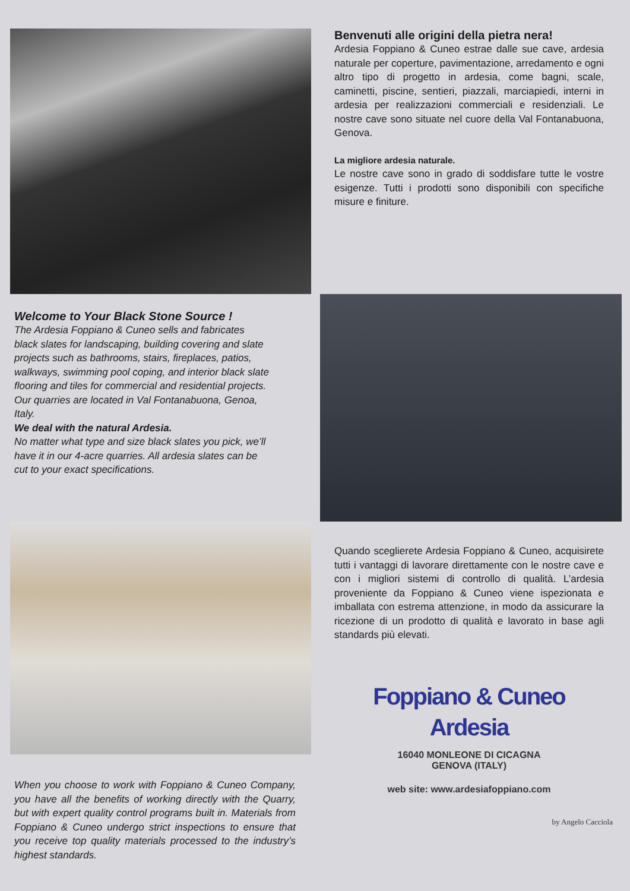Benvenuti alle origini della pietra nera!
Ardesia Foppiano & Cuneo estrae dalle sue cave, ardesia naturale per coperture, pavimentazione, arredamento e ogni altro tipo di progetto in ardesia, come bagni, scale, caminetti, piscine, sentieri, piazzali, marciapiedi, interni in ardesia per realizzazioni commerciali e residenziali. Le nostre cave sono situate nel cuore della Val Fontanabuona, Genova.
La migliore ardesia naturale.
Le nostre cave sono in grado di soddisfare tutte le vostre esigenze. Tutti i prodotti sono disponibili con specifiche misure e finiture.
Welcome to Your Black Stone Source !
The Ardesia Foppiano & Cuneo sells and fabricates black slates for landscaping, building covering and slate projects such as bathrooms, stairs, fireplaces, patios, walkways, swimming pool coping, and interior black slate flooring and tiles for commercial and residential projects.
Our quarries are located in Val Fontanabuona, Genoa, Italy.
We deal with the natural Ardesia.
No matter what type and size black slates you pick, we’ll have it in our 4-acre quarries. All ardesia slates can be cut to your exact specifications.
Quando sceglierete Ardesia Foppiano & Cuneo, acquisirete tutti i vantaggi di lavorare direttamente con le nostre cave e con i migliori sistemi di controllo di qualità. L’ardesia proveniente da Foppiano & Cuneo viene ispezionata e imballata con estrema attenzione, in modo da assicurare la ricezione di un prodotto di qualità e lavorato in base agli standards più elevati.
Foppiano & Cuneo
Ardesia
When you choose to work with Foppiano & Cuneo Company, you have all the benefits of working directly with the Quarry, but with expert quality control programs built in. Materials from Foppiano & Cuneo undergo strict inspections to ensure that you receive top quality materials processed to the industry’s highest standards.
16040 MONLEONE DI CICAGNA
GENOVA (ITALY)
web site: www.ardesiafoppiano.com
by Angelo Cacciola